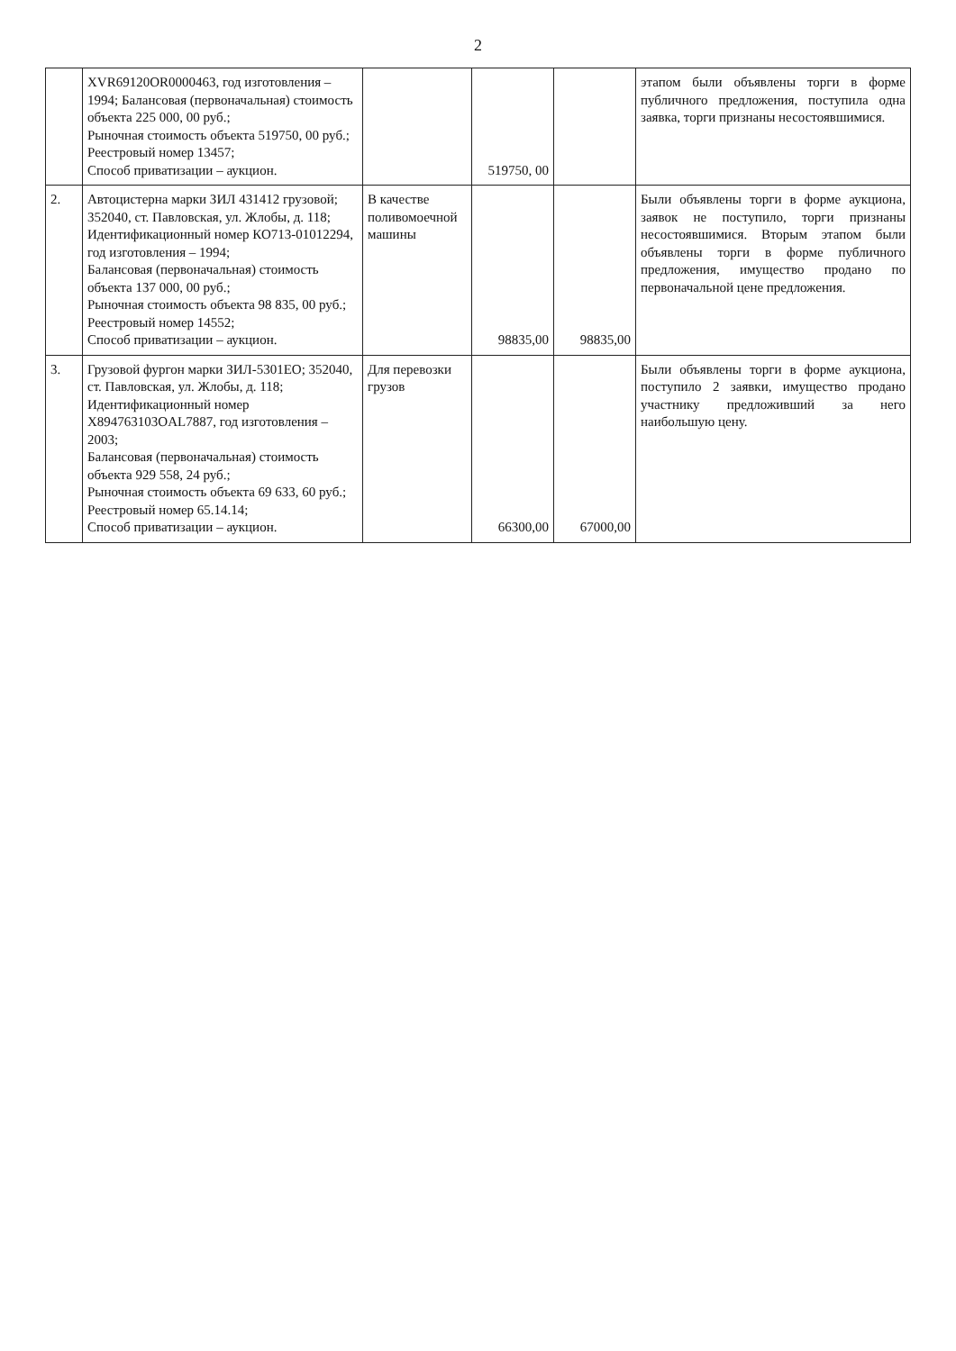2
| | XVR69120OR0000463, год изготовления – 1994; Балансовая (первоначальная) стоимость объекта 225 000, 00 руб.; Рыночная стоимость объекта 519750, 00 руб.; Реестровый номер 13457; Способ приватизации – аукцион. | | 519750, 00 | | этапом были объявлены торги в форме публичного предложения, поступила одна заявка, торги признаны несостоявшимися. |
| 2. | Автоцистерна марки ЗИЛ 431412 грузовой; 352040, ст. Павловская, ул. Жлобы, д. 118; Идентификационный номер КО713-01012294, год изготовления – 1994; Балансовая (первоначальная) стоимость объекта 137 000, 00 руб.; Рыночная стоимость объекта 98 835, 00 руб.; Реестровый номер 14552; Способ приватизации – аукцион. | В качестве поливомоечной машины | 98835,00 | 98835,00 | Были объявлены торги в форме аукциона, заявок не поступило, торги признаны несостоявшимися. Вторым этапом были объявлены торги в форме публичного предложения, имущество продано по первоначальной цене предложения. |
| 3. | Грузовой фургон марки ЗИЛ-5301ЕО; 352040, ст. Павловская, ул. Жлобы, д. 118; Идентификационный номер X894763103OAL7887, год изготовления – 2003; Балансовая (первоначальная) стоимость объекта 929 558, 24 руб.; Рыночная стоимость объекта 69 633, 60 руб.; Реестровый номер 65.14.14; Способ приватизации – аукцион. | Для перевозки грузов | 66300,00 | 67000,00 | Были объявлены торги в форме аукциона, поступило 2 заявки, имущество продано участнику предложивший за него наибольшую цену. |